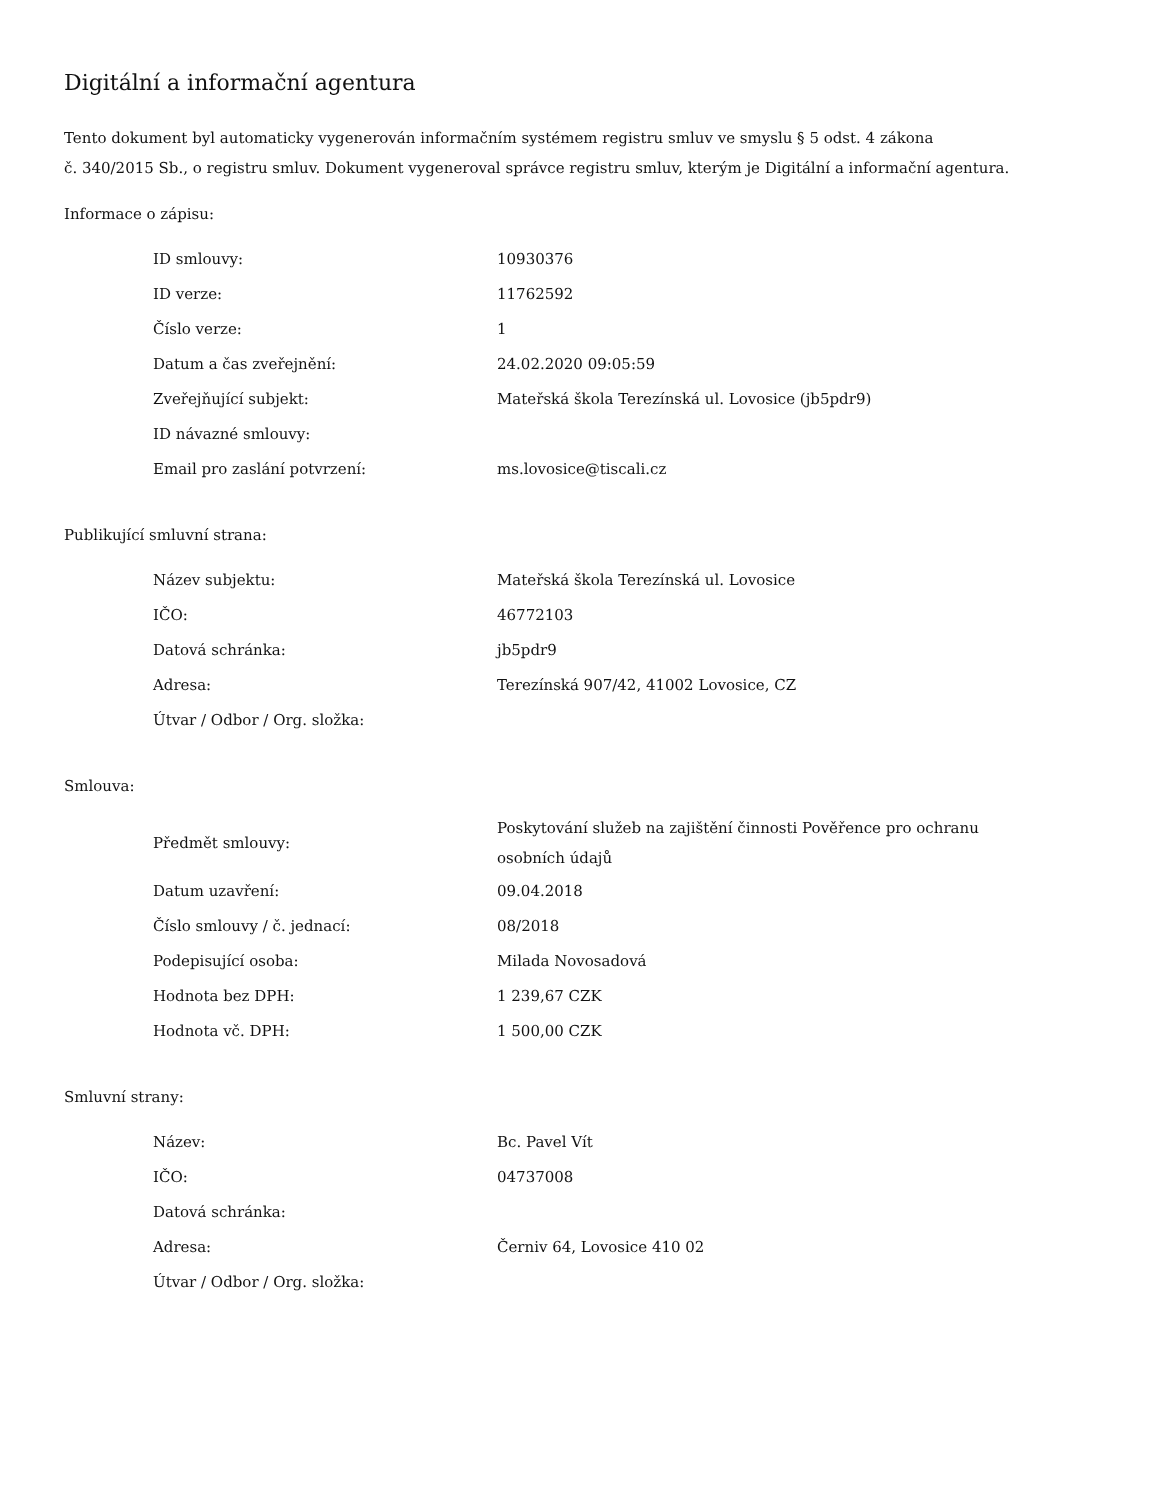Digitální a informační agentura
Tento dokument byl automaticky vygenerován informačním systémem registru smluv ve smyslu § 5 odst. 4 zákona
č. 340/2015 Sb., o registru smluv. Dokument vygeneroval správce registru smluv, kterým je Digitální a informační agentura.
Informace o zápisu:
| ID smlouvy: | 10930376 |
| ID verze: | 11762592 |
| Číslo verze: | 1 |
| Datum a čas zveřejnění: | 24.02.2020 09:05:59 |
| Zveřejňující subjekt: | Mateřská škola Terezínská ul. Lovosice (jb5pdr9) |
| ID návazné smlouvy: | |
| Email pro zaslání potvrzení: | ms.lovosice@tiscali.cz |
Publikující smluvní strana:
| Název subjektu: | Mateřská škola Terezínská ul. Lovosice |
| IČO: | 46772103 |
| Datová schránka: | jb5pdr9 |
| Adresa: | Terezínská 907/42, 41002 Lovosice, CZ |
| Útvar / Odbor / Org. složka: | |
Smlouva:
| Předmět smlouvy: | Poskytování služeb na zajištění činnosti Pověřence pro ochranu osobních údajů |
| Datum uzavření: | 09.04.2018 |
| Číslo smlouvy / č. jednací: | 08/2018 |
| Podepisující osoba: | Milada Novosadová |
| Hodnota bez DPH: | 1 239,67 CZK |
| Hodnota vč. DPH: | 1 500,00 CZK |
Smluvní strany:
| Název: | Bc. Pavel Vít |
| IČO: | 04737008 |
| Datová schránka: | |
| Adresa: | Černiv 64, Lovosice 410 02 |
| Útvar / Odbor / Org. složka: | |